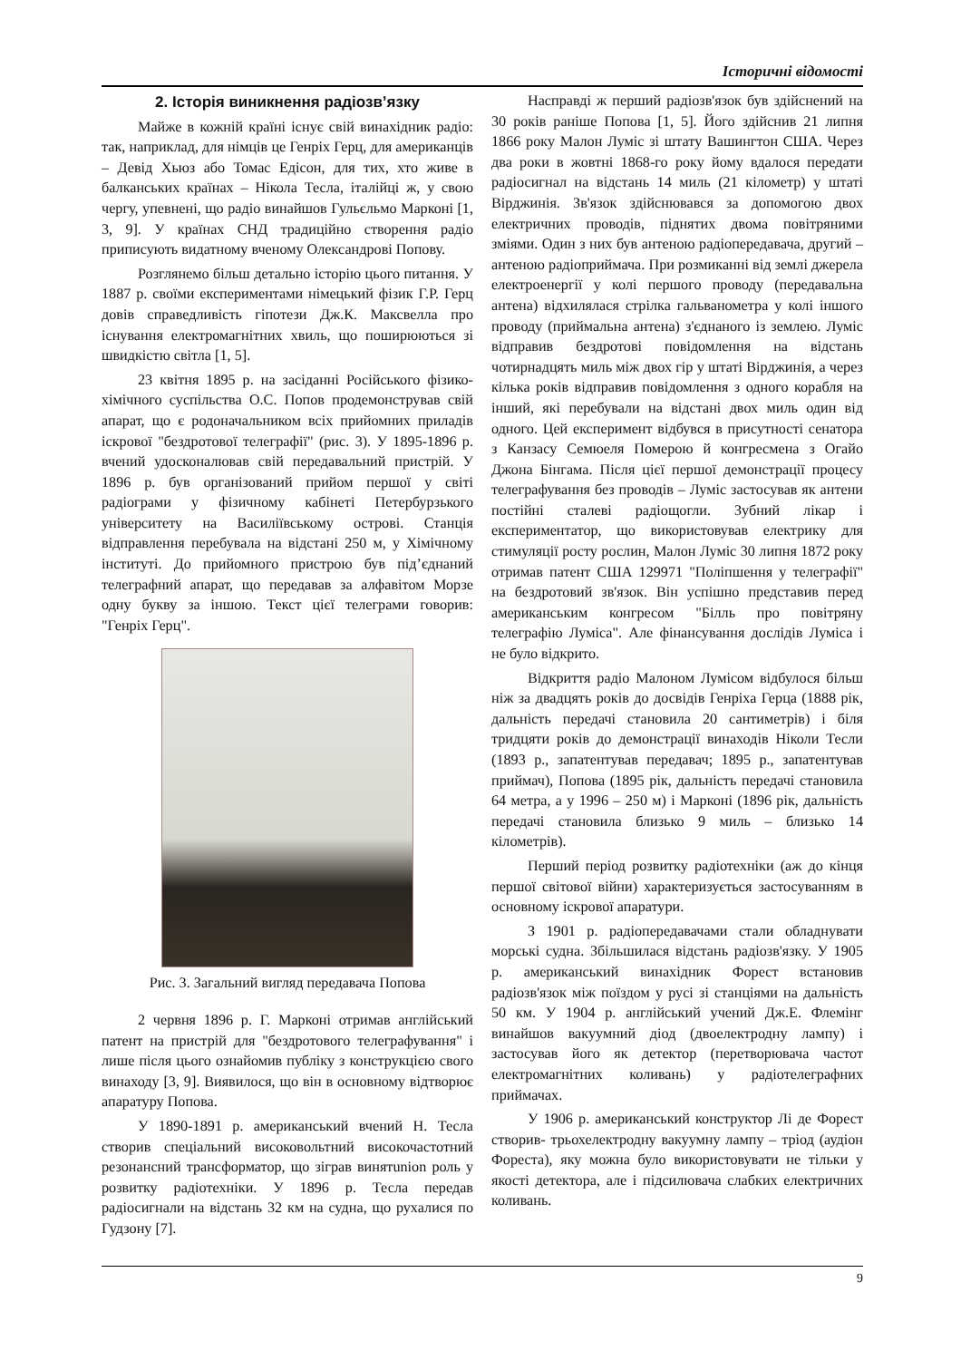Історичні відомості
2. Історія виникнення радіозв’язку
Майже в кожній країні існує свій винахідник радіо: так, наприклад, для німців це Генріх Герц, для американців – Девід Хьюз або Томас Едісон, для тих, хто живе в балканських країнах – Нікола Тесла, італійці ж, у свою чергу, упевнені, що радіо винайшов Гульєльмо Марконі [1, 3, 9]. У країнах СНД традиційно створення радіо приписують видатному вченому Олександрові Попову.
Розглянемо більш детально історію цього питання. У 1887 р. своїми експериментами німецький фізик Г.Р. Герц довів справедливість гіпотези Дж.К. Максвелла про існування електромагнітних хвиль, що поширюються зі швидкістю світла [1, 5].
23 квітня 1895 р. на засіданні Російського фізико-хімічного суспільства О.С. Попов продемонстрував свій апарат, що є родоначальником всіх прийомних приладів іскрової "бездротової телеграфії" (рис. 3). У 1895-1896 р. вчений удосконалював свій передавальний пристрій. У 1896 р. був організований прийом першої у світі радіограми у фізичному кабінеті Петербурзького університету на Василіївському острові. Станція відправлення перебувала на відстані 250 м, у Хімічному інституті. До прийомного пристрою був під’єднаний телеграфний апарат, що передавав за алфавітом Морзе одну букву за іншою. Текст цієї телеграми говорив: "Генріх Герц".
Рис. 3. Загальний вигляд передавача Попова
2 червня 1896 р. Г. Марконі отримав англійський патент на пристрій для "бездротового телеграфування" і лише після цього ознайомив публіку з конструкцією свого винаходу [3, 9]. Виявилося, що він в основному відтворює апаратуру Попова.
У 1890-1891 р. американський вчений Н. Тесла створив спеціальний високовольтний високочастотний резонансний трансформатор, що зіграв винятunion роль у розвитку радіотехніки. У 1896 р. Тесла передав радіосигнали на відстань 32 км на судна, що рухалися по Гудзону [7].
Насправді ж перший радіозв'язок був здійснений на 30 років раніше Попова [1, 5]. Його здійснив 21 липня 1866 року Малон Луміс зі штату Вашингтон США. Через два роки в жовтні 1868-го року йому вдалося передати радіосигнал на відстань 14 миль (21 кілометр) у штаті Вірджинія. Зв'язок здійснювався за допомогою двох електричних проводів, піднятих двома повітряними зміями. Один з них був антеною радіопередавача, другий – антеною радіоприймача. При розмиканні від землі джерела електроенергії у колі першого проводу (передавальна антена) відхилялася стрілка гальванометра у колі іншого проводу (приймальна антена) з'єднаного із землею. Луміс відправив бездротові повідомлення на відстань чотирнадцять миль між двох гір у штаті Вірджинія, а через кілька років відправив повідомлення з одного корабля на інший, які перебували на відстані двох миль один від одного. Цей експеримент відбувся в присутності сенатора з Канзасу Семюеля Померою й конгресмена з Огайо Джона Бінгама. Після цієї першої демонстрації процесу телеграфування без проводів – Луміс застосував як антени постійні сталеві радіощогли. Зубний лікар і експериментатор, що використовував електрику для стимуляції росту рослин, Малон Луміс 30 липня 1872 року отримав патент США 129971 "Поліпшення у телеграфії" на бездротовий зв'язок. Він успішно представив перед американським конгресом "Білль про повітряну телеграфію Луміса". Але фінансування дослідів Луміса і не було відкрито.
Відкриття радіо Малоном Лумісом відбулося більш ніж за двадцять років до досвідів Генріха Герца (1888 рік, дальність передачі становила 20 сантиметрів) і біля тридцяти років до демонстрації винаходів Ніколи Тесли (1893 р., запатентував передавач; 1895 р., запатентував приймач), Попова (1895 рік, дальність передачі становила 64 метра, а у 1996 – 250 м) і Марконі (1896 рік, дальність передачі становила близько 9 миль – близько 14 кілометрів).
Перший період розвитку радіотехніки (аж до кінця першої світової війни) характеризується застосуванням в основному іскрової апаратури.
З 1901 р. радіопередавачами стали обладнувати морські судна. Збільшилася відстань радіозв'язку. У 1905 р. американський винахідник Форест встановив радіозв'язок між поїздом у русі зі станціями на дальність 50 км. У 1904 р. англійський учений Дж.Е. Флемінг винайшов вакуумний діод (двоелектродну лампу) і застосував його як детектор (перетворювача частот електромагнітних коливань) у радіотелеграфних приймачах.
У 1906 р. американський конструктор Лі де Форест створив- трьохелектродну вакуумну лампу – тріод (аудіон Фореста), яку можна було використовувати не тільки у якості детектора, але і підсилювача слабких електричних коливань.
9